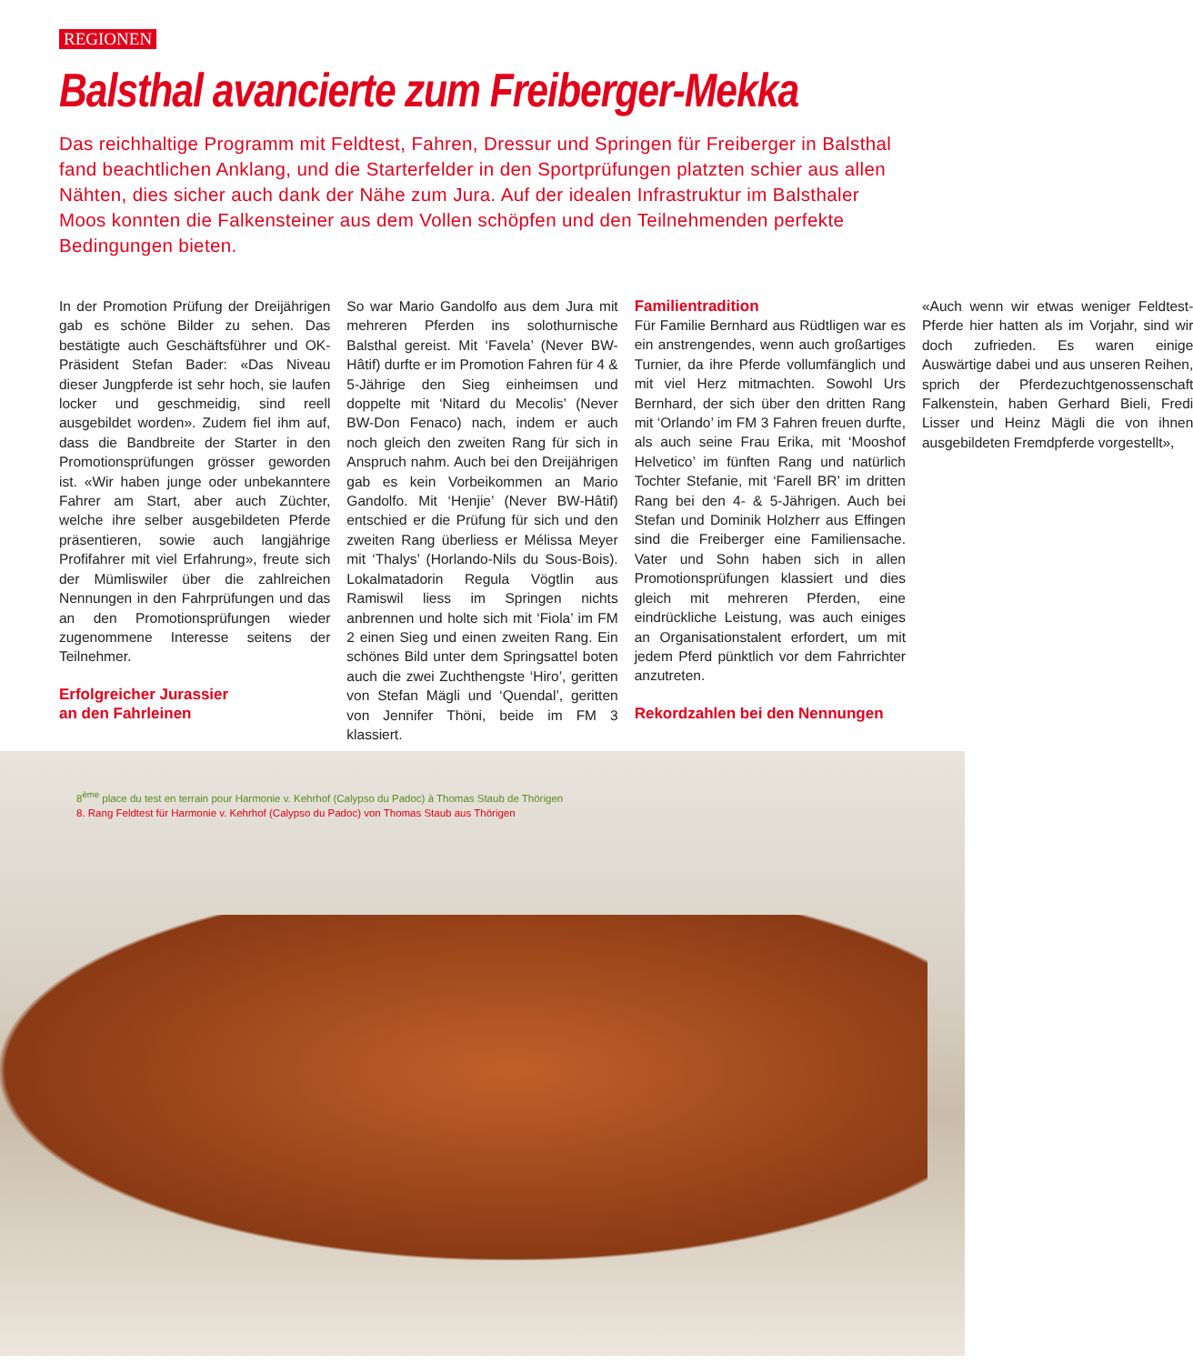REGIONEN
Balsthal avancierte zum Freiberger-Mekka
Das reichhaltige Programm mit Feldtest, Fahren, Dressur und Springen für Freiberger in Balsthal fand beachtlichen Anklang, und die Starterfelder in den Sportprüfungen platzten schier aus allen Nähten, dies sicher auch dank der Nähe zum Jura. Auf der idealen Infrastruktur im Balsthaler Moos konnten die Falkensteiner aus dem Vollen schöpfen und den Teilnehmenden perfekte Bedingungen bieten.
In der Promotion Prüfung der Dreijährigen gab es schöne Bilder zu sehen. Das bestätigte auch Geschäftsführer und OK-Präsident Stefan Bader: «Das Niveau dieser Jungpferde ist sehr hoch, sie laufen locker und geschmeidig, sind reell ausgebildet worden». Zudem fiel ihm auf, dass die Bandbreite der Starter in den Promotionsprüfungen grösser geworden ist. «Wir haben junge oder unbekanntere Fahrer am Start, aber auch Züchter, welche ihre selber ausgebildeten Pferde präsentieren, sowie auch langjährige Profifahrer mit viel Erfahrung», freute sich der Mümliswiler über die zahlreichen Nennungen in den Fahrprüfungen und das an den Promotionsprüfungen wieder zugenommene Interesse seitens der Teilnehmer.
Erfolgreicher Jurassier
an den Fahrleinen
So war Mario Gandolfo aus dem Jura mit mehreren Pferden ins solothurnische Balsthal gereist. Mit ‘Favela’ (Never BW-Hâtif) durfte er im Promotion Fahren für 4 & 5-Jährige den Sieg einheimsen und doppelte mit ‘Nitard du Mecolis’ (Never BW-Don Fenaco) nach, indem er auch noch gleich den zweiten Rang für sich in Anspruch nahm. Auch bei den Dreijährigen gab es kein Vorbeikommen an Mario Gandolfo. Mit ‘Henjie’ (Never BW-Hâtif) entschied er die Prüfung für sich und den zweiten Rang überliess er Mélissa Meyer mit ‘Thalys’ (Horlando-Nils du Sous-Bois). Lokalmatadorin Regula Vögtlin aus Ramiswil liess im Springen nichts anbrennen und holte sich mit ‘Fiola’ im FM 2 einen Sieg und einen zweiten Rang. Ein schönes Bild unter dem Springsattel boten auch die zwei Zuchthengste ‘Hiro’, geritten von Stefan Mägli und ‘Quendal’, geritten von Jennifer Thöni, beide im FM 3 klassiert.
Familientradition
Für Familie Bernhard aus Rüdtligen war es ein anstrengendes, wenn auch großartiges Turnier, da ihre Pferde vollumfänglich und mit viel Herz mitmachten. Sowohl Urs Bernhard, der sich über den dritten Rang mit ‘Orlando’ im FM 3 Fahren freuen durfte, als auch seine Frau Erika, mit ‘Mooshof Helvetico’ im fünften Rang und natürlich Tochter Stefanie, mit ‘Farell BR’ im dritten Rang bei den 4- & 5-Jährigen. Auch bei Stefan und Dominik Holzherr aus Effingen sind die Freiberger eine Familiensache. Vater und Sohn haben sich in allen Promotionsprüfungen klassiert und dies gleich mit mehreren Pferden, eine eindrückliche Leistung, was auch einiges an Organisationstalent erfordert, um mit jedem Pferd pünktlich vor dem Fahrrichter anzutreten.
Rekordzahlen bei den Nennungen
«Auch wenn wir etwas weniger Feldtest-Pferde hier hatten als im Vorjahr, sind wir doch zufrieden. Es waren einige Auswärtige dabei und aus unseren Reihen, sprich der Pferdezuchtgenossenschaft Falkenstein, haben Gerhard Bieli, Fredi Lisser und Heinz Mägli die von ihnen ausgebildeten Fremdpferde vorgestellt»,
8<sup>ème</sup> place du test en terrain pour Harmonie v. Kehrhof (Calypso du Padoc) à Thomas Staub de Thörigen
8. Rang Feldtest für Harmonie v. Kehrhof (Calypso du Padoc) von Thomas Staub aus Thörigen